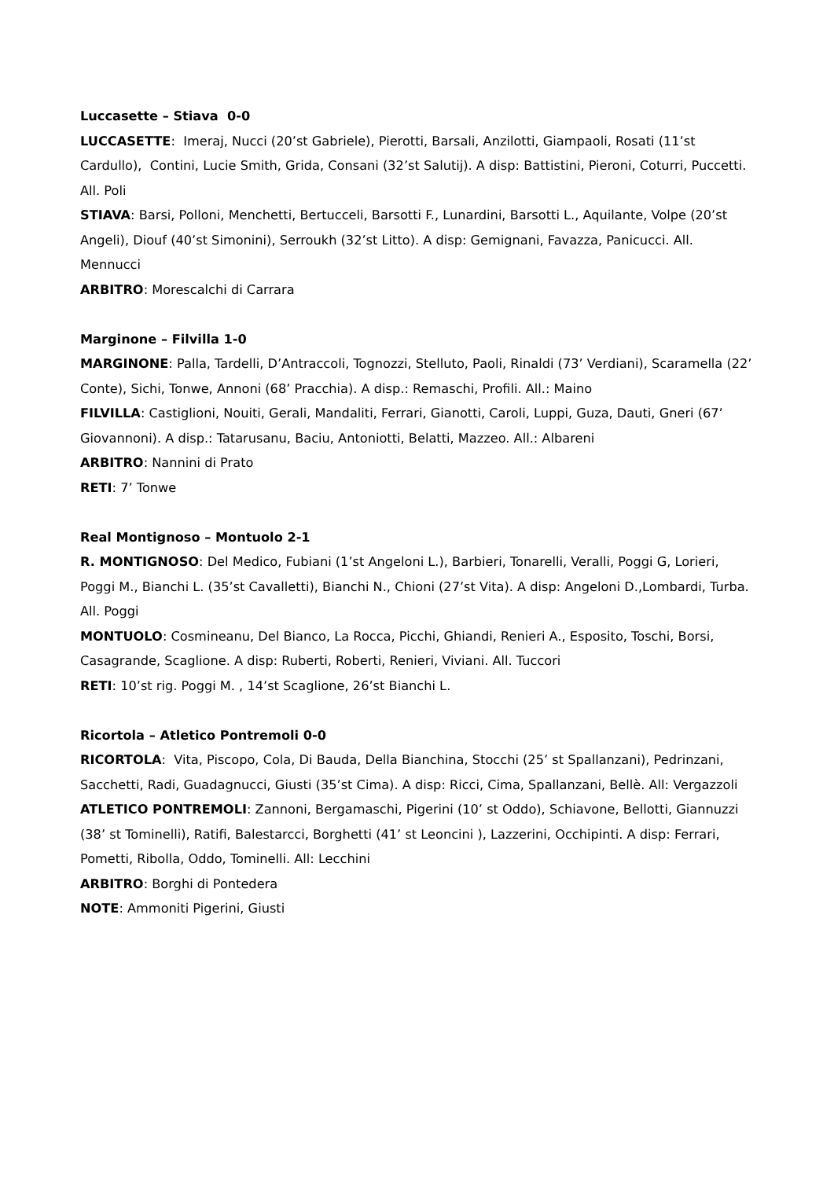Luccasette – Stiava 0-0
LUCCASETTE: Imeraj, Nucci (20’st Gabriele), Pierotti, Barsali, Anzilotti, Giampaoli, Rosati (11’st Cardullo), Contini, Lucie Smith, Grida, Consani (32’st Salutij). A disp: Battistini, Pieroni, Coturri, Puccetti. All. Poli
STIAVA: Barsi, Polloni, Menchetti, Bertucceli, Barsotti F., Lunardini, Barsotti L., Aquilante, Volpe (20’st Angeli), Diouf (40’st Simonini), Serroukh (32’st Litto). A disp: Gemignani, Favazza, Panicucci. All. Mennucci
ARBITRO: Morescalchi di Carrara
Marginone – Filvilla 1-0
MARGINONE: Palla, Tardelli, D’Antraccoli, Tognozzi, Stelluto, Paoli, Rinaldi (73’ Verdiani), Scaramella (22’ Conte), Sichi, Tonwe, Annoni (68’ Pracchia). A disp.: Remaschi, Profili. All.: Maino
FILVILLA: Castiglioni, Nouiti, Gerali, Mandaliti, Ferrari, Gianotti, Caroli, Luppi, Guza, Dauti, Gneri (67’ Giovannoni). A disp.: Tatarusanu, Baciu, Antoniotti, Belatti, Mazzeo. All.: Albareni
ARBITRO: Nannini di Prato
RETI: 7’ Tonwe
Real Montignoso – Montuolo 2-1
R. MONTIGNOSO: Del Medico, Fubiani (1’st Angeloni L.), Barbieri, Tonarelli, Veralli, Poggi G, Lorieri, Poggi M., Bianchi L. (35’st Cavalletti), Bianchi N., Chioni (27’st Vita). A disp: Angeloni D.,Lombardi, Turba. All. Poggi
MONTUOLO: Cosmineanu, Del Bianco, La Rocca, Picchi, Ghiandi, Renieri A., Esposito, Toschi, Borsi, Casagrande, Scaglione. A disp: Ruberti, Roberti, Renieri, Viviani. All. Tuccori
RETI: 10’st rig. Poggi M. , 14’st Scaglione, 26’st Bianchi L.
Ricortola – Atletico Pontremoli 0-0
RICORTOLA: Vita, Piscopo, Cola, Di Bauda, Della Bianchina, Stocchi (25’ st Spallanzani), Pedrinzani, Sacchetti, Radi, Guadagnucci, Giusti (35’st Cima). A disp: Ricci, Cima, Spallanzani, Bellè. All: Vergazzoli
ATLETICO PONTREMOLI: Zannoni, Bergamaschi, Pigerini (10’ st Oddo), Schiavone, Bellotti, Giannuzzi (38’ st Tominelli), Ratifi, Balestarcci, Borghetti (41’ st Leoncini ), Lazzerini, Occhipinti. A disp: Ferrari, Pometti, Ribolla, Oddo, Tominelli. All: Lecchini
ARBITRO: Borghi di Pontedera
NOTE: Ammoniti Pigerini, Giusti